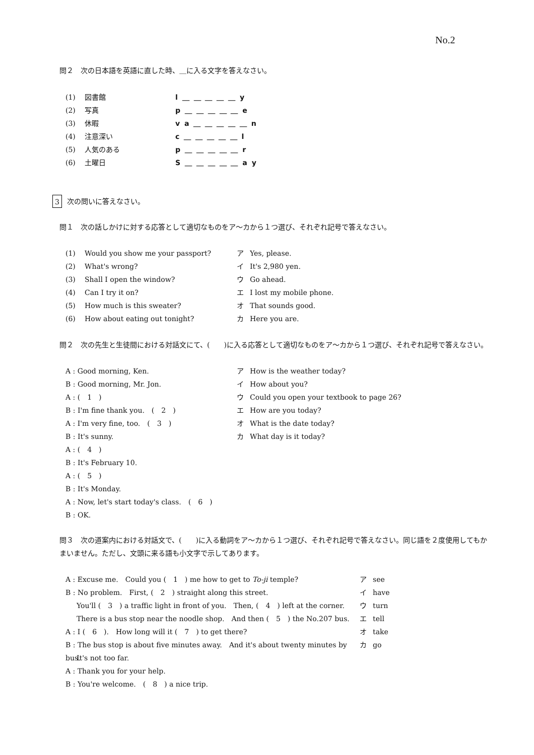No.2
問２　次の日本語を英語に直した時、＿に入る文字を答えなさい。
(1) 図書館 l ＿ ＿ ＿ ＿ ＿ y
(2) 写真 p ＿ ＿ ＿ ＿ ＿ e
(3) 休暇 v a ＿ ＿ ＿ ＿ ＿ n
(4) 注意深い c ＿ ＿ ＿ ＿ ＿ l
(5) 人気のある p ＿ ＿ ＿ ＿ ＿ r
(6) 土曜日 S ＿ ＿ ＿ ＿ ＿ a y
3 次の問いに答えなさい。
問１　次の話しかけに対する応答として適切なものをア～カから１つ選び、それぞれ記号で答えなさい。
(1) Would you show me your passport? ア Yes, please.
(2) What's wrong? イ It's 2,980 yen.
(3) Shall I open the window? ウ Go ahead.
(4) Can I try it on? エ I lost my mobile phone.
(5) How much is this sweater? オ That sounds good.
(6) How about eating out tonight? カ Here you are.
問２　次の先生と生徒間における対話文にて、(　　)に入る応答として適切なものをア～カから１つ選び、それぞれ記号で答えなさい。
A : Good morning, Ken. ア How is the weather today?
B : Good morning, Mr. Jon. イ How about you?
A : (　1　) ウ Could you open your textbook to page 26?
B : I'm fine thank you.　(　2　) エ How are you today?
A : I'm very fine, too.　(　3　) オ What is the date today?
B : It's sunny. カ What day is it today?
A : (　4　)
B : It's February 10.
A : (　5　)
B : It's Monday.
A : Now, let's start today's class.　(　6　)
B : OK.
問３　次の道案内における対話文で、(　　)に入る動詞をア～カから１つ選び、それぞれ記号で答えなさい。同じ語を２度使用してもかまいません。ただし、文頭に来る語も小文字で示してあります。
A : Excuse me.　Could you (　1　) me how to get to To-ji temple? ア see
B : No problem.　First, (　2　) straight along this street. イ have
You'll (　3　) a traffic light in front of you.　Then, (　4　) left at the corner. ウ turn
There is a bus stop near the noodle shop.　And then (　5　) the No.207 bus. エ tell
A : I (　6　).　How long will it (　7　) to get there? オ take
B : The bus stop is about five minutes away.　And it's about twenty minutes by bus. カ go
It's not too far.
A : Thank you for your help.
B : You're welcome.　(　8　) a nice trip.